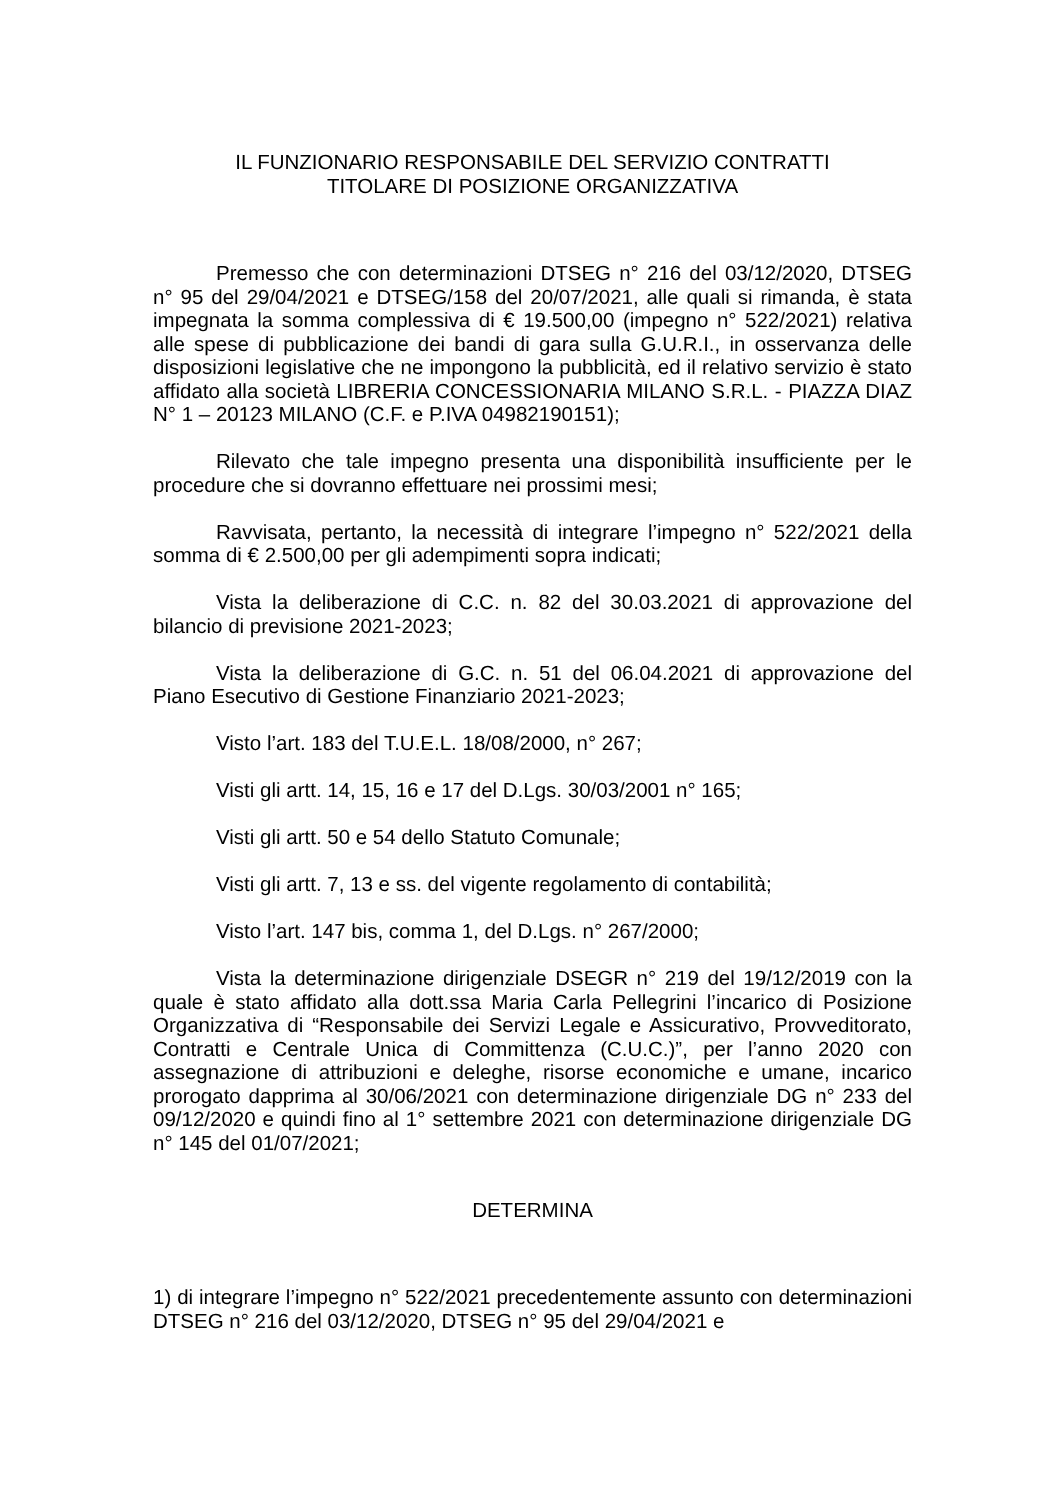IL FUNZIONARIO RESPONSABILE DEL SERVIZIO CONTRATTI
TITOLARE DI POSIZIONE ORGANIZZATIVA
Premesso che con determinazioni DTSEG n° 216 del 03/12/2020, DTSEG n° 95 del 29/04/2021 e DTSEG/158 del 20/07/2021, alle quali si rimanda, è stata impegnata la somma complessiva di € 19.500,00 (impegno n° 522/2021) relativa alle spese di pubblicazione dei bandi di gara sulla G.U.R.I., in osservanza delle disposizioni legislative che ne impongono la pubblicità, ed il relativo servizio è stato affidato alla società LIBRERIA CONCESSIONARIA MILANO S.R.L. - PIAZZA DIAZ N° 1 – 20123 MILANO (C.F. e P.IVA 04982190151);
Rilevato che tale impegno presenta una disponibilità insufficiente per le procedure che si dovranno effettuare nei prossimi mesi;
Ravvisata, pertanto, la necessità di integrare l’impegno n° 522/2021 della somma di € 2.500,00 per gli adempimenti sopra indicati;
Vista la deliberazione di C.C. n. 82 del 30.03.2021 di approvazione del bilancio di previsione 2021-2023;
Vista la deliberazione di G.C. n. 51 del 06.04.2021 di approvazione del Piano Esecutivo di Gestione Finanziario 2021-2023;
Visto l’art. 183 del T.U.E.L. 18/08/2000, n° 267;
Visti gli artt. 14, 15, 16 e 17 del D.Lgs. 30/03/2001 n° 165;
Visti gli artt. 50 e 54 dello Statuto Comunale;
Visti gli artt. 7, 13 e ss. del vigente regolamento di contabilità;
Visto l’art. 147 bis, comma 1, del D.Lgs. n° 267/2000;
Vista la determinazione dirigenziale DSEGR n° 219 del 19/12/2019 con la quale è stato affidato alla dott.ssa Maria Carla Pellegrini l’incarico di Posizione Organizzativa di “Responsabile dei Servizi Legale e Assicurativo, Provveditorato, Contratti e Centrale Unica di Committenza (C.U.C.)”, per l’anno 2020 con assegnazione di attribuzioni e deleghe, risorse economiche e umane, incarico prorogato dapprima al 30/06/2021 con determinazione dirigenziale DG n° 233 del 09/12/2020 e quindi fino al 1° settembre 2021 con determinazione dirigenziale DG n° 145 del 01/07/2021;
DETERMINA
1) di integrare l’impegno n° 522/2021 precedentemente assunto con determinazioni DTSEG n° 216 del 03/12/2020, DTSEG n° 95 del 29/04/2021 e